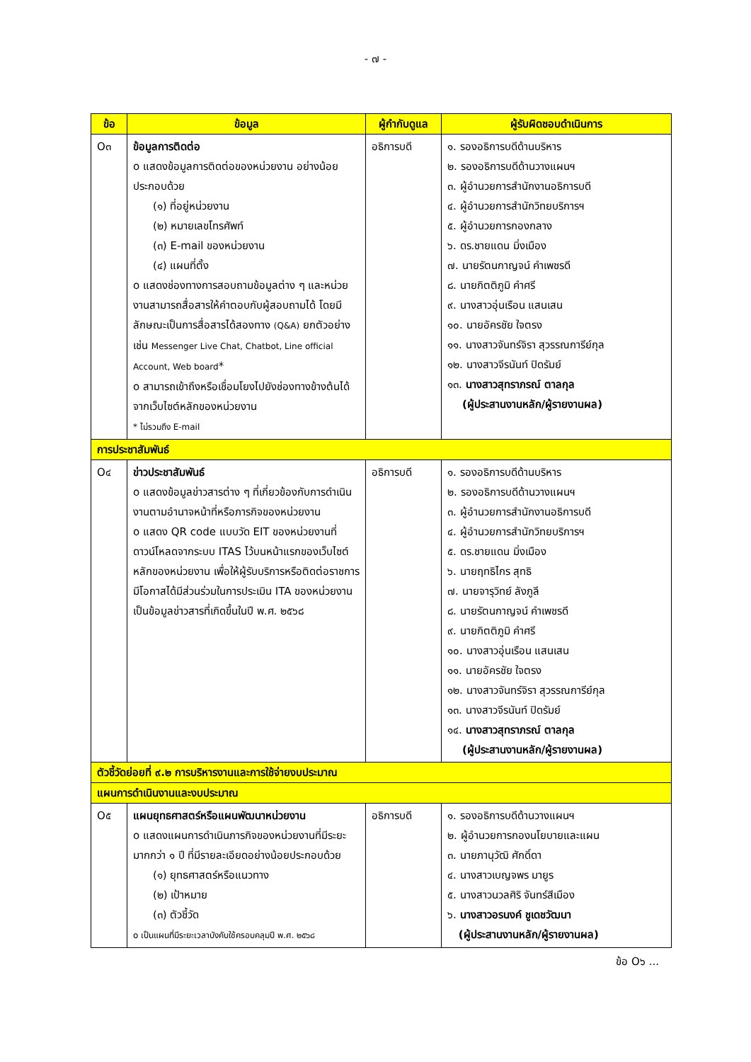- ๗ -
| ข้อ | ข้อมูล | ผู้กำกับดูแล | ผู้รับผิดชอบดำเนินการ |
| --- | --- | --- | --- |
| O๓ | ข้อมูลการติดต่อ o แสดงข้อมูลการติดต่อของหน่วยงาน อย่างน้อยประกอบด้วย (๑) ที่อยู่หน่วยงาน (๒) หมายเลขโทรศัพท์ (๓) E-mail ของหน่วยงาน (๔) แผนที่ตั้ง o แสดงช่องทางการสอบถามข้อมูลต่าง ๆ และหน่วยงานสามารถสื่อสารให้คำตอบกับผู้สอบถามได้ โดยมีลักษณะเป็นการสื่อสารได้สองทาง (Q&A) ยกตัวอย่างเช่น Messenger Live Chat, Chatbot, Line official Account, Web board * o สามารถเข้าถึงหรือเชื่อมโยงไปยังช่องทางข้างต้นได้จากเว็บไซต์หลักของหน่วยงาน * ไม่รวมถึง E-mail | อธิการบดี | ๑. รองอธิการบดีด้านบริหาร ๒. รองอธิการบดีด้านวางแผนฯ ๓. ผู้อำนวยการสำนักงานอธิการบดี ๔. ผู้อำนวยการสำนักวิทยบริการฯ ๕. ผู้อำนวยการกองกลาง ๖. ดร.ชายแดน มิ่งเมือง ๗. นายรัตนกาญจน์ คำเพชรดี ๘. นายกิตติภูมิ คำศรี ๙. นางสาวอุ่นเรือน แสนเสน ๑๐. นายอัครชัย ใจตรง ๑๑. นางสาวจันทร์จิรา สุวรรณการีย์กุล ๑๒. นางสาวจีรนันท์ ปิดรัมย์ ๑๓. นางสาวสุทราภรณ์ ตาลกุล (ผู้ประสานงานหลัก/ผู้รายงานผล) |
| การประชาสัมพันธ์ | | | |
| O๔ | ข่าวประชาสัมพันธ์ o แสดงข้อมูลข่าวสารต่าง ๆ ที่เกี่ยวข้องกับการดำเนินงานตามอำนาจหน้าที่หรือภารกิจของหน่วยงาน o แสดง QR code แบบวัด EIT ของหน่วยงานที่ดาวน์โหลดจากระบบ ITAS ไว้บนหน้าแรกของเว็บไซต์หลักของหน่วยงาน เพื่อให้ผู้รับบริการหรือติดต่อราชการมีโอกาสได้มีส่วนร่วมในการประเมิน ITA ของหน่วยงาน เป็นข้อมูลข่าวสารที่เกิดขึ้นในปี พ.ศ. ๒๕๖๘ | อธิการบดี | ๑. รองอธิการบดีด้านบริหาร ๒. รองอธิการบดีด้านวางแผนฯ ๓. ผู้อำนวยการสำนักงานอธิการบดี ๔. ผู้อำนวยการสำนักวิทยบริการฯ ๕. ดร.ชายแดน มิ่งเมือง ๖. นายฤทธิไกร สุทธิ ๗. นายจารุวิทย์ ลังภูลี ๘. นายรัตนกาญจน์ คำเพชรดี ๙. นายกิตติภูมิ คำศรี ๑๐. นางสาวอุ่นเรือน แสนเสน ๑๑. นายอัครชัย ใจตรง ๑๒. นางสาวจันทร์จิรา สุวรรณการีย์กุล ๑๓. นางสาวจีรนันท์ ปิดรัมย์ ๑๔. นางสาวสุทราภรณ์ ตาลกุล (ผู้ประสานงานหลัก/ผู้รายงานผล) |
| ตัวชี้วัดย่อยที่ ๙.๒ การบริหารงานและการใช้จ่ายงบประมาณ | | | |
| แผนการดำเนินงานและงบประมาณ | | | |
| O๕ | แผนยุทธศาสตร์หรือแผนพัฒนาหน่วยงาน o แสดงแผนการดำเนินภารกิจของหน่วยงานที่มีระยะมากกว่า ๑ ปี ที่มีรายละเอียดอย่างน้อยประกอบด้วย (๑) ยุทธศาสตร์หรือแนวทาง (๒) เป้าหมาย (๓) ตัวชี้วัด o เป็นแผนที่มีระยะเวลาบังคับใช้ครอบคลุมปี พ.ศ. ๒๕๖๘ | อธิการบดี | ๑. รองอธิการบดีด้านวางแผนฯ ๒. ผู้อำนวยการกองนโยบายและแผน ๓. นายภานุวัฒิ ศักดิ์ดา ๔. นางสาวเบญจพร มายูร ๕. นางสาวนวลศิริ จันทร์สีเมือง ๖. นางสาวอรนงค์ ชูเดชวัฒนา (ผู้ประสานงานหลัก/ผู้รายงานผล) |
ข้อ O๖ ...